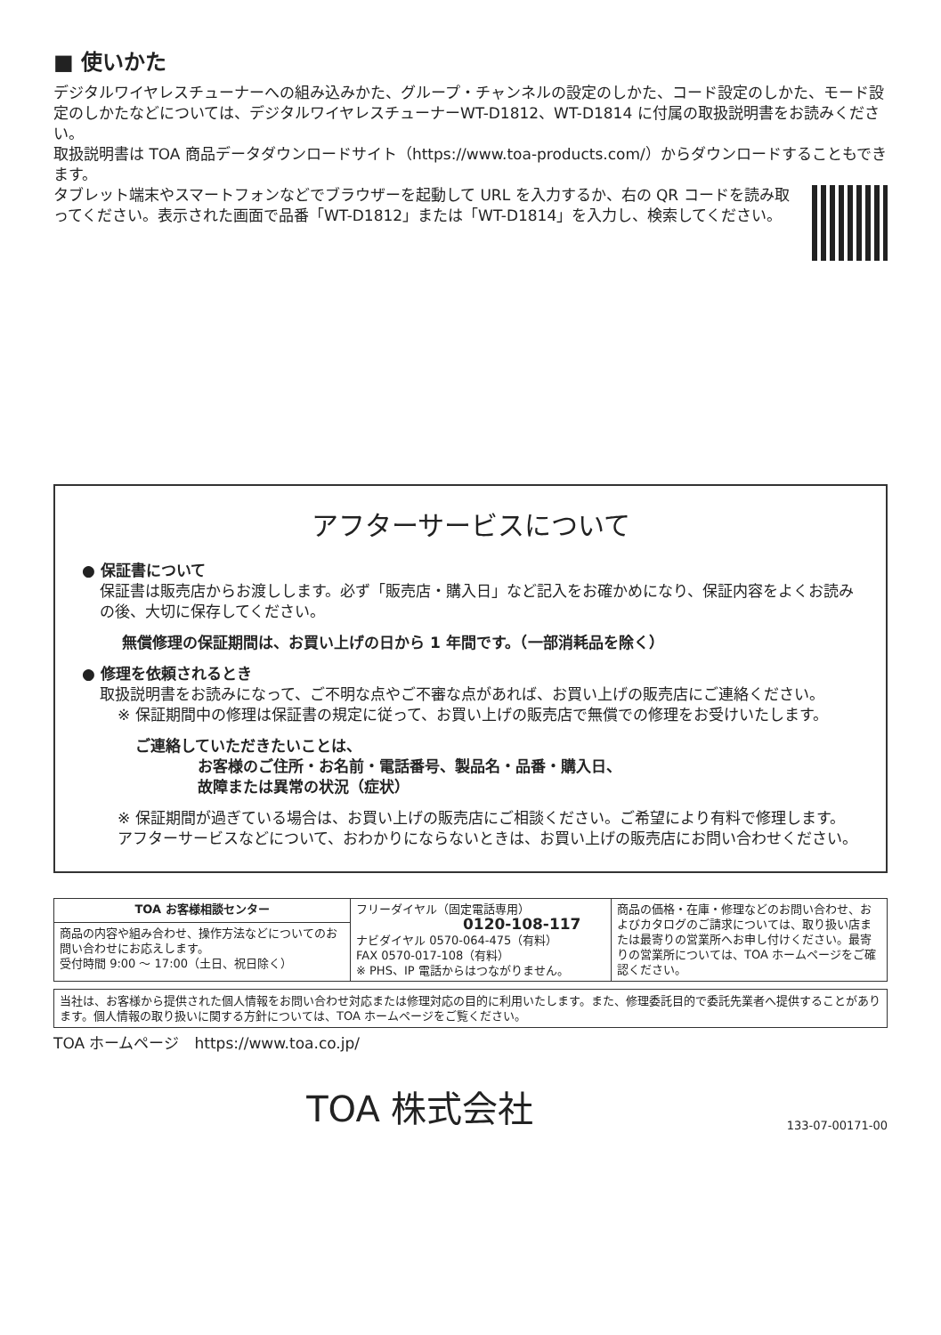■ 使いかた
デジタルワイヤレスチューナーへの組み込みかた、グループ・チャンネルの設定のしかた、コード設定のしかた、モード設定のしかたなどについては、デジタルワイヤレスチューナーWT-D1812、WT-D1814 に付属の取扱説明書をお読みください。
取扱説明書は TOA 商品データダウンロードサイト（https://www.toa-products.com/）からダウンロードすることもできます。
タブレット端末やスマートフォンなどでブラウザーを起動して URL を入力するか、右の QR コードを読み取ってください。表示された画面で品番「WT-D1812」または「WT-D1814」を入力し、検索してください。
アフターサービスについて
● 保証書について
保証書は販売店からお渡しします。必ず「販売店・購入日」など記入をお確かめになり、保証内容をよくお読みの後、大切に保存してください。
無償修理の保証期間は、お買い上げの日から 1 年間です。（一部消耗品を除く）
● 修理を依頼されるとき
取扱説明書をお読みになって、ご不明な点やご不審な点があれば、お買い上げの販売店にご連絡ください。
※ 保証期間中の修理は保証書の規定に従って、お買い上げの販売店で無償での修理をお受けいたします。
ご連絡していただきたいことは、
お客様のご住所・お名前・電話番号、製品名・品番・購入日、
故障または異常の状況（症状）
※ 保証期間が過ぎている場合は、お買い上げの販売店にご相談ください。ご希望により有料で修理します。
アフターサービスなどについて、おわかりにならないときは、お買い上げの販売店にお問い合わせください。
| TOA お客様相談センター | フリーダイヤル（固定電話専用） 0120-108-117 ナビダイヤル 0570-064-475（有料） FAX 0570-017-108（有料） ※ PHS、IP 電話からはつながりません。 | 商品の価格・在庫・修理などのお問い合わせ、およびカタログのご請求については、取り扱い店または最寄りの営業所へお申し付けください。最寄りの営業所については、TOA ホームページをご確認ください。 |
| 商品の内容や組み合わせ、操作方法などについてのお問い合わせにお応えします。 受付時間 9:00 ～ 17:00（土日、祝日除く） | | |
当社は、お客様から提供された個人情報をお問い合わせ対応または修理対応の目的に利用いたします。また、修理委託目的で委託先業者へ提供することがあります。個人情報の取り扱いに関する方針については、TOA ホームページをご覧ください。
TOA ホームページ　https://www.toa.co.jp/
TOA 株式会社 133-07-00171-00